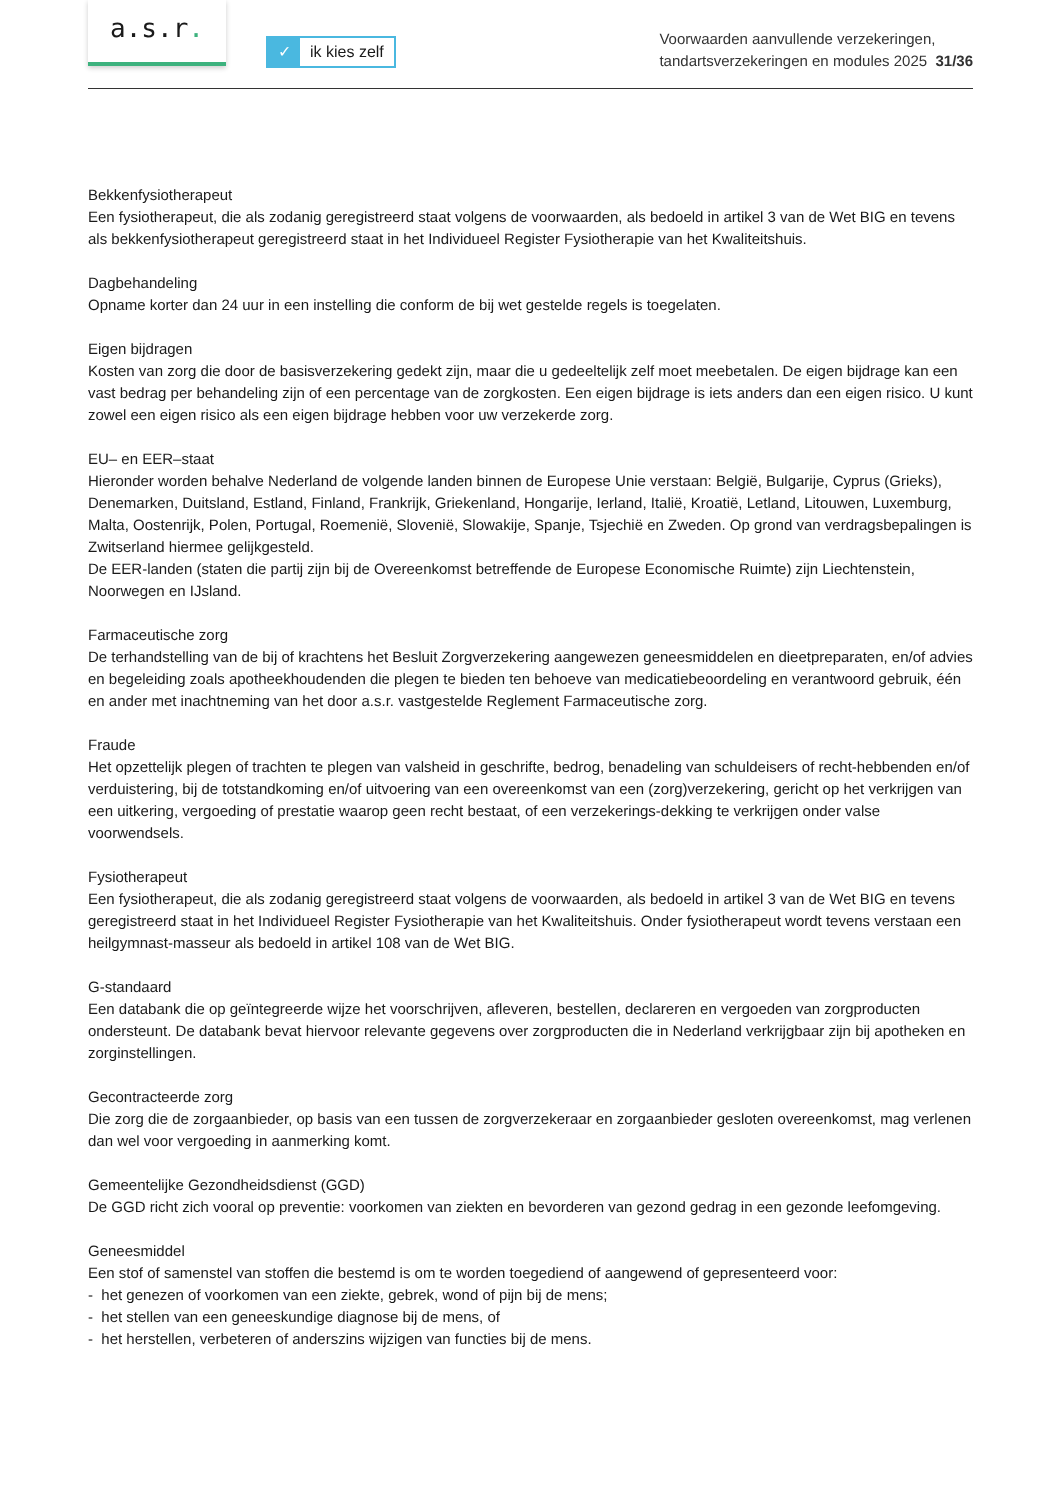a.s.r.
✓ ik kies zelf
Voorwaarden aanvullende verzekeringen,
tandartsverzekeringen en modules 2025 31/36
Bekkenfysiotherapeut
Een fysiotherapeut, die als zodanig geregistreerd staat volgens de voorwaarden, als bedoeld in artikel 3 van de Wet BIG en tevens als bekkenfysiotherapeut geregistreerd staat in het Individueel Register Fysiotherapie van het Kwaliteitshuis.
Dagbehandeling
Opname korter dan 24 uur in een instelling die conform de bij wet gestelde regels is toegelaten.
Eigen bijdragen
Kosten van zorg die door de basisverzekering gedekt zijn, maar die u gedeeltelijk zelf moet meebetalen. De eigen bijdrage kan een vast bedrag per behandeling zijn of een percentage van de zorgkosten. Een eigen bijdrage is iets anders dan een eigen risico. U kunt zowel een eigen risico als een eigen bijdrage hebben voor uw verzekerde zorg.
EU– en EER–staat
Hieronder worden behalve Nederland de volgende landen binnen de Europese Unie verstaan: België, Bulgarije, Cyprus (Grieks), Denemarken, Duitsland, Estland, Finland, Frankrijk, Griekenland, Hongarije, Ierland, Italië, Kroatië, Letland, Litouwen, Luxemburg, Malta, Oostenrijk, Polen, Portugal, Roemenië, Slovenië, Slowakije, Spanje, Tsjechië en Zweden. Op grond van verdragsbepalingen is Zwitserland hiermee gelijkgesteld.
De EER-landen (staten die partij zijn bij de Overeenkomst betreffende de Europese Economische Ruimte) zijn Liechtenstein, Noorwegen en IJsland.
Farmaceutische zorg
De terhandstelling van de bij of krachtens het Besluit Zorgverzekering aangewezen geneesmiddelen en dieetpreparaten, en/of advies en begeleiding zoals apotheekhoudenden die plegen te bieden ten behoeve van medicatiebeoordeling en verantwoord gebruik, één en ander met inachtneming van het door a.s.r. vastgestelde Reglement Farmaceutische zorg.
Fraude
Het opzettelijk plegen of trachten te plegen van valsheid in geschrifte, bedrog, benadeling van schuldeisers of recht-hebbenden en/of verduistering, bij de totstandkoming en/of uitvoering van een overeenkomst van een (zorg)verzekering, gericht op het verkrijgen van een uitkering, vergoeding of prestatie waarop geen recht bestaat, of een verzekerings-dekking te verkrijgen onder valse
voorwendsels.
Fysiotherapeut
Een fysiotherapeut, die als zodanig geregistreerd staat volgens de voorwaarden, als bedoeld in artikel 3 van de Wet BIG en tevens geregistreerd staat in het Individueel Register Fysiotherapie van het Kwaliteitshuis. Onder fysiotherapeut wordt tevens verstaan een heilgymnast-masseur als bedoeld in artikel 108 van de Wet BIG.
G-standaard
Een databank die op geïntegreerde wijze het voorschrijven, afleveren, bestellen, declareren en vergoeden van zorgproducten ondersteunt. De databank bevat hiervoor relevante gegevens over zorgproducten die in Nederland verkrijgbaar zijn bij apotheken en zorginstellingen.
Gecontracteerde zorg
Die zorg die de zorgaanbieder, op basis van een tussen de zorgverzekeraar en zorgaanbieder gesloten overeenkomst, mag verlenen dan wel voor vergoeding in aanmerking komt.
Gemeentelijke Gezondheidsdienst (GGD)
De GGD richt zich vooral op preventie: voorkomen van ziekten en bevorderen van gezond gedrag in een gezonde leefomgeving.
Geneesmiddel
Een stof of samenstel van stoffen die bestemd is om te worden toegediend of aangewend of gepresenteerd voor:
- het genezen of voorkomen van een ziekte, gebrek, wond of pijn bij de mens;
- het stellen van een geneeskundige diagnose bij de mens, of
- het herstellen, verbeteren of anderszins wijzigen van functies bij de mens.